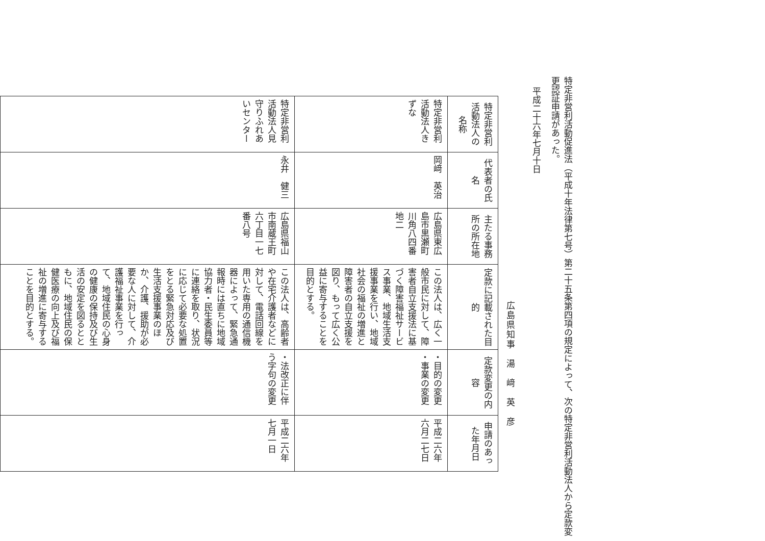特定非営利活動促進法（平成十年法律第七号）第二十五条第四項の規定によって、次の特定非営利活動法人から定款変更認証申請があった。
平成二十六年七月十日
広島県知事　湯　﨑　英　彦
| 特定非営利活動法人の名称 | 代表者の氏名 | 主たる事務所の所在地 | 定款に記載された目的 | 定款変更の内容 | 申請のあった年月日 |
| --- | --- | --- | --- | --- | --- |
| 特定非営利活動法人きずな | 岡﨑 英治 | 広島県東広島市黒瀬町川角八四番地二 | この法人は、広く一般市民に対して、障害者自立支援法に基づく障害福祉サービス事業、地域生活支援事業を行い、地域社会の福祉の増進と障害者の自立支援を図り、もって広く公益に寄与することを目的とする。 | ・目的の変更 ・事業の変更 | 平成二六年六月二七日 |
| 特定非営利活動法人見守りふれあいセンター | 永井 健三 | 広島県福山市南蔵王町六丁目一七番八号 | この法人は、高齢者や在宅介護者などに対して、電話回線を用いた専用の通信機器によって、緊急通報時には直ちに地域協力者・民生委員等に連絡を取り、状況に応じて必要な処置をとる緊急対応及び生活支援事業のほか、介護、援助が必要な人に対して、介護福祉事業を行って、地域住民の心身の健康の保持及び生活の安定を図るとともに、地域住民の保健医療の向上及び福祉の増進に寄与することを目的とする。 | ・法改正に伴う字句の変更 | 平成二六年七月一日 |